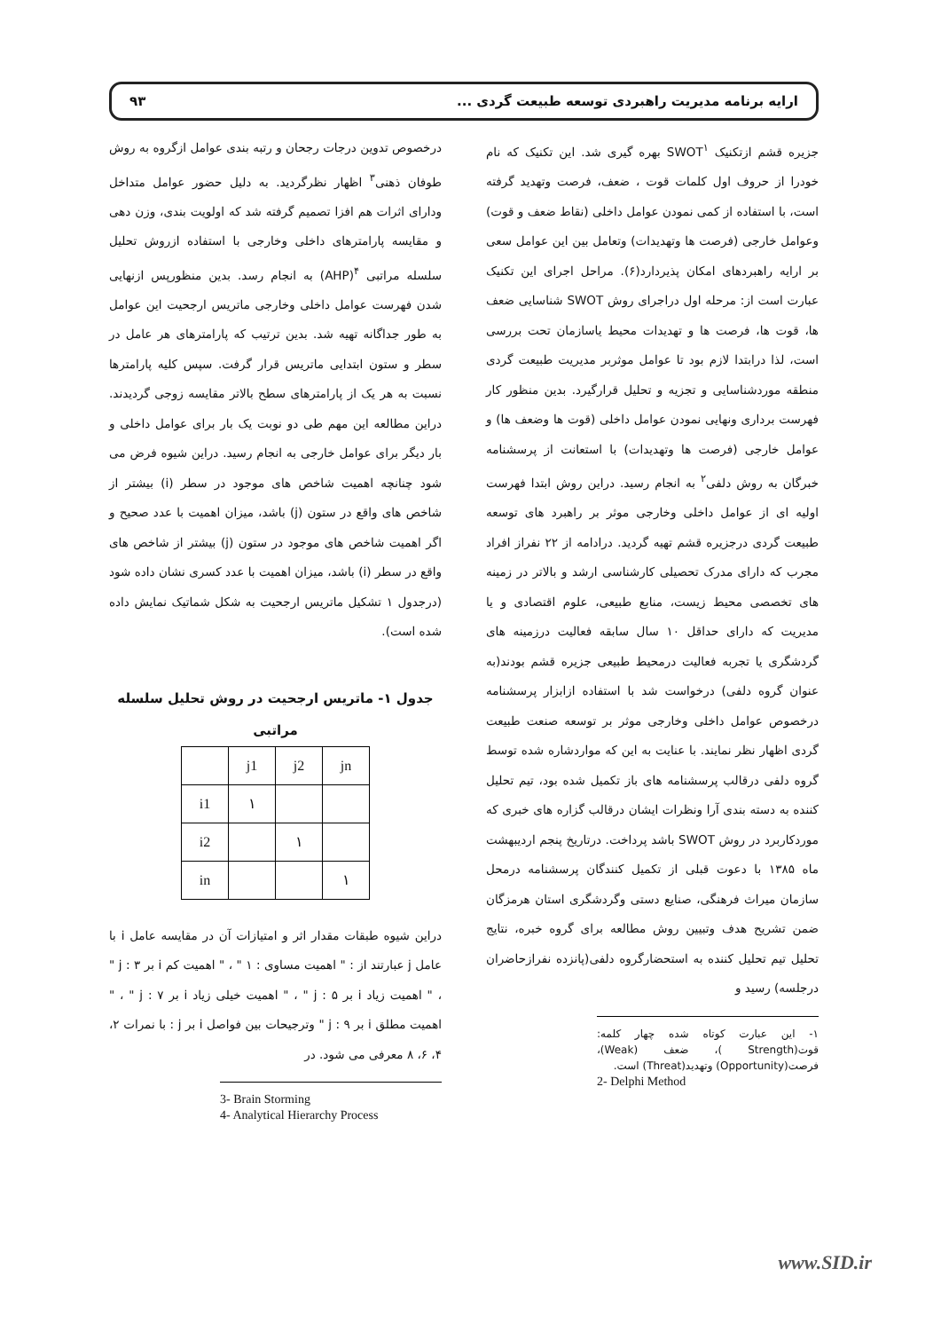ارایه برنامه مدیریت راهبردی توسعه طبیعت گردی ... ۹۳
جزیره قشم ازتکنیک SWOT<sup>۱</sup> بهره گیری شد. این تکنیک که نام خودرا از حروف اول کلمات قوت ، ضعف، فرصت وتهدید گرفته است، با استفاده از کمی نمودن عوامل داخلی (نقاط ضعف و قوت) وعوامل خارجی (فرصت ها وتهدیدات) وتعامل بین این عوامل سعی بر ارایه راهبردهای امکان پذیردارد(۶). مراحل اجرای این تکنیک عبارت است از: مرحله اول دراجرای روش SWOT شناسایی ضعف ها، قوت ها، فرصت ها و تهدیدات محیط یاسازمان تحت بررسی است، لذا درابتدا لازم بود تا عوامل موثربر مدیریت طبیعت گردی منطقه موردشناسایی و تجزیه و تحلیل قرارگیرد. بدین منظور کار فهرست برداری ونهایی نمودن عوامل داخلی (قوت ها وضعف ها) و عوامل خارجی (فرصت ها وتهدیدات) با استعانت از پرسشنامه خبرگان به روش دلفی<sup>۲</sup> به انجام رسید. دراین روش ابتدا فهرست اولیه ای از عوامل داخلی وخارجی موثر بر راهبرد های توسعه طبیعت گردی درجزیره قشم تهیه گردید. درادامه از ۲۲ نفراز افراد مجرب که دارای مدرک تحصیلی کارشناسی ارشد و بالاتر در زمینه های تخصصی محیط زیست، منابع طبیعی، علوم اقتصادی و یا مدیریت که دارای حداقل ۱۰ سال سابقه فعالیت درزمینه های گردشگری یا تجربه فعالیت درمحیط طبیعی جزیره قشم بودند(به عنوان گروه دلفی) درخواست شد با استفاده ازابزار پرسشنامه درخصوص عوامل داخلی وخارجی موثر بر توسعه صنعت طبیعت گردی اظهار نظر نمایند. با عنایت به این که مواردشاره شده توسط گروه دلفی درقالب پرسشنامه های باز تکمیل شده بود، تیم تحلیل کننده به دسته بندی آرا ونظرات ایشان درقالب گزاره های خبری که موردکاربرد در روش SWOT باشد پرداخت. درتاریخ پنجم اردیبهشت ماه ۱۳۸۵ با دعوت قبلی از تکمیل کنندگان پرسشنامه درمحل سازمان میراث فرهنگی، صنایع دستی وگردشگری استان هرمزگان ضمن تشریح هدف وتبیین روش مطالعه برای گروه خبره، نتایج تحلیل تیم تحلیل کننده به استحضارگروه دلفی(پانزده نفرازحاضران درجلسه) رسید و
۱- این عبارت کوتاه شده چهار کلمه: قوت(Strength )، ضعف (Weak)، فرصت(Opportunity) وتهدید(Threat) است.
2- Delphi Method
درخصوص تدوین درجات رجحان و رتبه بندی عوامل ازگروه به روش طوفان ذهنی<sup>۳</sup> اظهار نظرگردید. به دلیل حضور عوامل متداخل ودارای اثرات هم افزا تصمیم گرفته شد که اولویت بندی، وزن دهی و مقایسه پارامترهای داخلی وخارجی با استفاده ازروش تحلیل سلسله مراتبی <sup>۴</sup>(AHP) به انجام رسد. بدین منظورپس ازنهایی شدن فهرست عوامل داخلی وخارجی ماتریس ارجحیت این عوامل به طور جداگانه تهیه شد. بدین ترتیب که پارامترهای هر عامل در سطر و ستون ابتدایی ماتریس قرار گرفت. سپس کلیه پارامترها نسبت به هر یک از پارامترهای سطح بالاتر مقایسه زوجی گردیدند. دراین مطالعه این مهم طی دو نوبت یک بار برای عوامل داخلی و بار دیگر برای عوامل خارجی به انجام رسید. دراین شیوه فرض می شود چنانچه اهمیت شاخص های موجود در سطر (i) بیشتر از شاخص های واقع در ستون (j) باشد، میزان اهمیت با عدد صحیح و اگر اهمیت شاخص های موجود در ستون (j) بیشتر از شاخص های واقع در سطر (i) باشد، میزان اهمیت با عدد کسری نشان داده شود (درجدول ۱ تشکیل ماتریس ارجحیت به شکل شماتیک نمایش داده شده است).
جدول ۱- ماتریس ارجحیت در روش تحلیل سلسله
مراتبی
| | j1 | j2 | jn |
| i1 | ۱ | | |
| i2 | | ۱ | |
| in | | | ۱ |
دراین شیوه طبقات مقدار اثر و امتیازات آن در مقایسه عامل i با عامل j عبارتند از : " اهمیت مساوی : ۱ " ، " اهمیت کم i بر j : ۳ " ، " اهمیت زیاد i بر j : ۵ " ، " اهمیت خیلی زیاد i بر j : ۷ " ، " اهمیت مطلق i بر j : ۹ " وترجیحات بین فواصل i بر j : با نمرات ۲، ۴، ۶، ۸ معرفی می شود. در
3- Brain Storming
4- Analytical Hierarchy Process
www.SID.ir